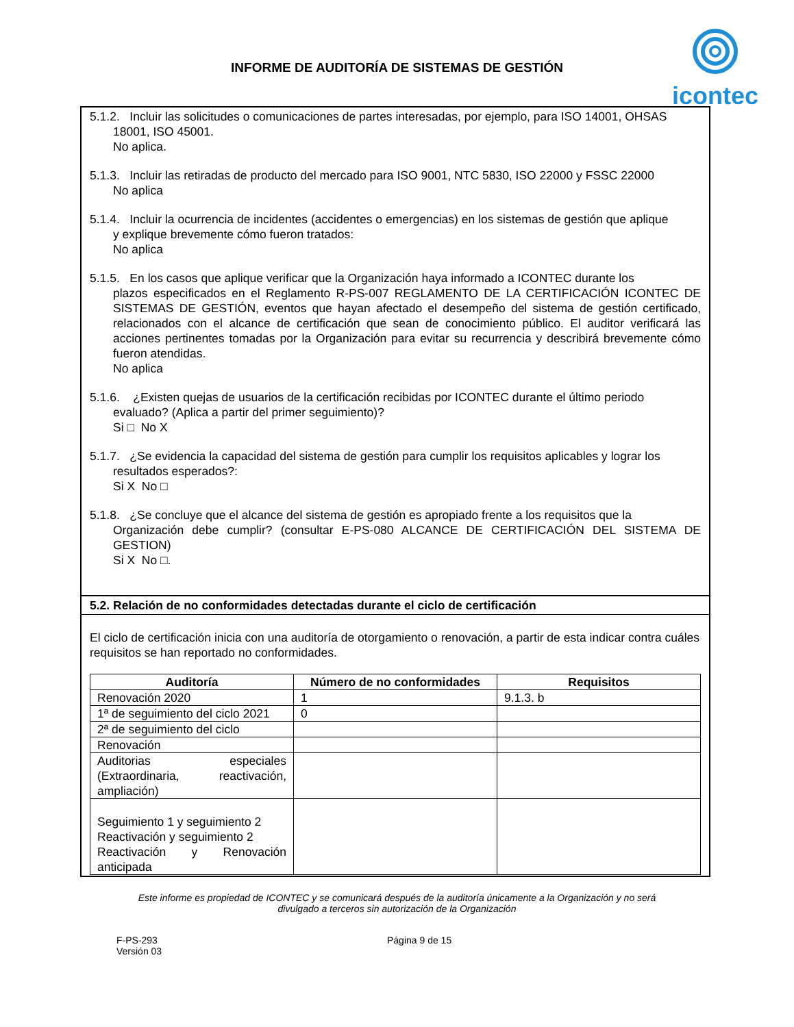INFORME DE AUDITORÍA DE SISTEMAS DE GESTIÓN
icontec
5.1.2. Incluir las solicitudes o comunicaciones de partes interesadas, por ejemplo, para ISO 14001, OHSAS
18001, ISO 45001.
No aplica.
5.1.3. Incluir las retiradas de producto del mercado para ISO 9001, NTC 5830, ISO 22000 y FSSC 22000
No aplica
5.1.4. Incluir la ocurrencia de incidentes (accidentes o emergencias) en los sistemas de gestión que aplique
y explique brevemente cómo fueron tratados:
No aplica
5.1.5. En los casos que aplique verificar que la Organización haya informado a ICONTEC durante los
plazos especificados en el Reglamento R-PS-007 REGLAMENTO DE LA CERTIFICACIÓN ICONTEC DE SISTEMAS DE GESTIÓN, eventos que hayan afectado el desempeño del sistema de gestión certificado, relacionados con el alcance de certificación que sean de conocimiento público. El auditor verificará las acciones pertinentes tomadas por la Organización para evitar su recurrencia y describirá brevemente cómo fueron atendidas.
No aplica
5.1.6. ¿Existen quejas de usuarios de la certificación recibidas por ICONTEC durante el último periodo
evaluado? (Aplica a partir del primer seguimiento)?
Si □ No X
5.1.7. ¿Se evidencia la capacidad del sistema de gestión para cumplir los requisitos aplicables y lograr los
resultados esperados?:
Si X No □
5.1.8. ¿Se concluye que el alcance del sistema de gestión es apropiado frente a los requisitos que la
Organización debe cumplir? (consultar E-PS-080 ALCANCE DE CERTIFICACIÓN DEL SISTEMA DE GESTION)
Si X No □.
5.2. Relación de no conformidades detectadas durante el ciclo de certificación
El ciclo de certificación inicia con una auditoría de otorgamiento o renovación, a partir de esta indicar contra cuáles requisitos se han reportado no conformidades.
| Auditoría | Número de no conformidades | Requisitos |
| --- | --- | --- |
| Renovación 2020 | 1 | 9.1.3. b |
| 1ª de seguimiento del ciclo 2021 | 0 | |
| 2ª de seguimiento del ciclo | | |
| Renovación | | |
| Auditorias especiales (Extraordinaria, reactivación, ampliación) | | |
| Seguimiento 1 y seguimiento 2 Reactivación y seguimiento 2 Reactivación y Renovación anticipada | | |
Este informe es propiedad de ICONTEC y se comunicará después de la auditoría únicamente a la Organización y no será divulgado a terceros sin autorización de la Organización
F-PS-293
Versión 03
Página 9 de 15